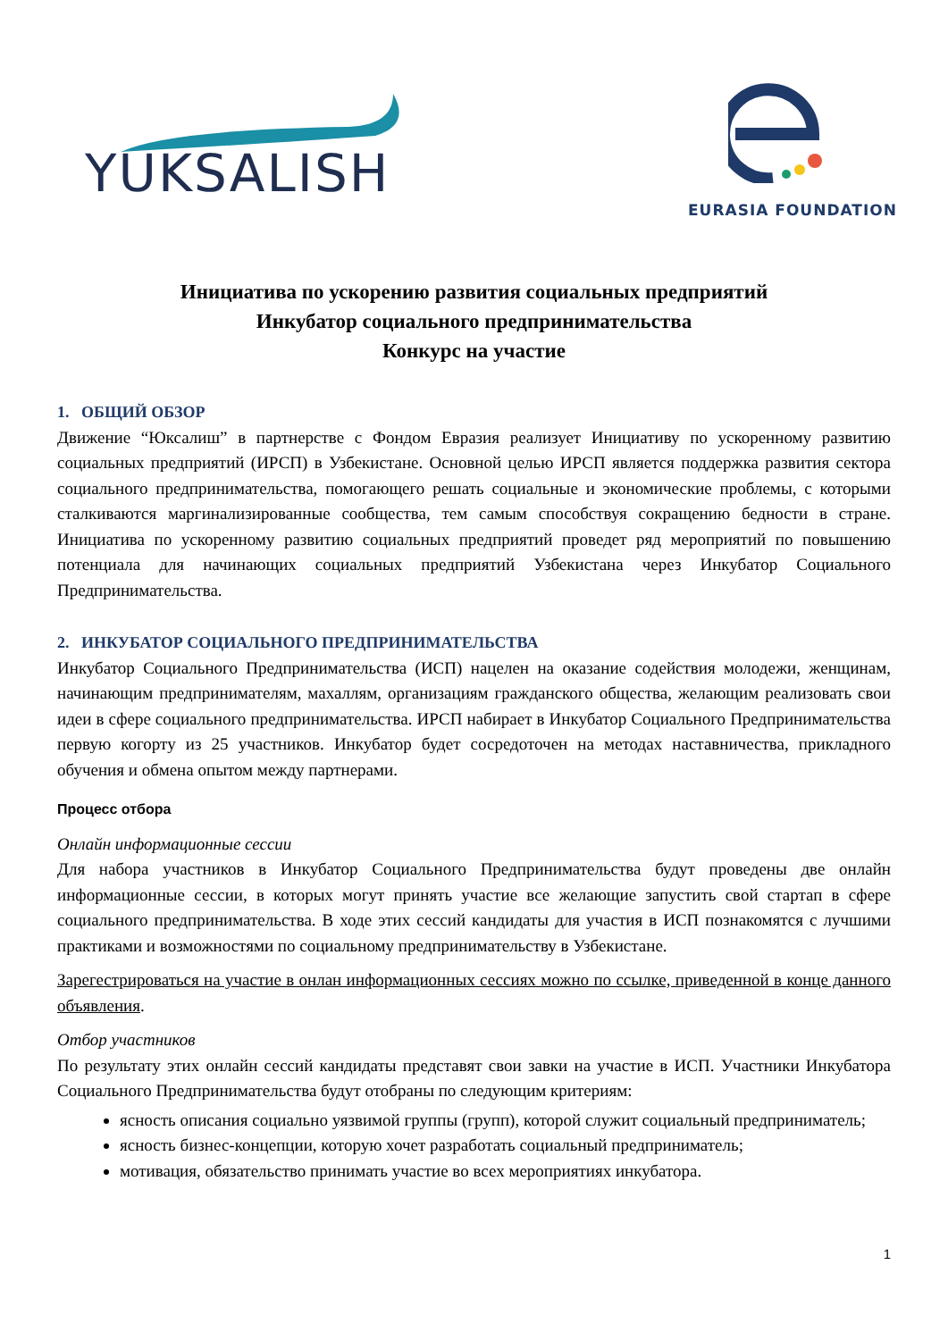YUKSALISH
EURASIA FOUNDATION
Инициатива по ускорению развития социальных предприятий
Инкубатор социального предпринимательства
Конкурс на участие
1. ОБЩИЙ ОБЗОР
Движение “Юксалиш” в партнерстве с Фондом Евразия реализует Инициативу по ускоренному развитию социальных предприятий (ИРСП) в Узбекистане. Основной целью ИРСП является поддержка развития сектора социального предпринимательства, помогающего решать социальные и экономические проблемы, с которыми сталкиваются маргинализированные сообщества, тем самым способствуя сокращению бедности в стране. Инициатива по ускоренному развитию социальных предприятий проведет ряд мероприятий по повышению потенциала для начинающих социальных предприятий Узбекистана через Инкубатор Социального Предпринимательства.
2. ИНКУБАТОР СОЦИАЛЬНОГО ПРЕДПРИНИМАТЕЛЬСТВА
Инкубатор Социального Предпринимательства (ИСП) нацелен на оказание содействия молодежи, женщинам, начинающим предпринимателям, махаллям, организациям гражданского общества, желающим реализовать свои идеи в сфере социального предпринимательства. ИРСП набирает в Инкубатор Социального Предпринимательства первую когорту из 25 участников. Инкубатор будет сосредоточен на методах наставничества, прикладного обучения и обмена опытом между партнерами.
Процесс отбора
Онлайн информационные сессии
Для набора участников в Инкубатор Социального Предпринимательства будут проведены две онлайн информационные сессии, в которых могут принять участие все желающие запустить свой стартап в сфере социального предпринимательства. В ходе этих сессий кандидаты для участия в ИСП познакомятся с лучшими практиками и возможностями по социальному предпринимательству в Узбекистане.
Зарегестрироваться на участие в онлан информационных сессиях можно по ссылке, приведенной в конце данного объявления.
Отбор участников
По результату этих онлайн сессий кандидаты представят свои завки на участие в ИСП. Участники Инкубатора Социального Предпринимательства будут отобраны по следующим критериям:
ясность описания социально уязвимой группы (групп), которой служит социальный предприниматель;
ясность бизнес-концепции, которую хочет разработать социальный предприниматель;
мотивация, обязательство принимать участие во всех мероприятиях инкубатора.
1